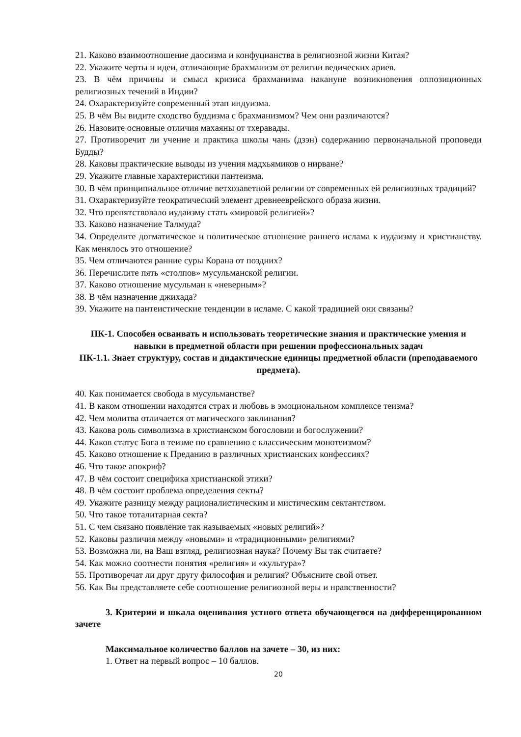21. Каково взаимоотношение даосизма и конфуцианства в религиозной жизни Китая?
22. Укажите черты и идеи, отличающие брахманизм от религии ведических ариев.
23. В чём причины и смысл кризиса брахманизма накануне возникновения оппозиционных религиозных течений в Индии?
24. Охарактеризуйте современный этап индуизма.
25. В чём Вы видите сходство буддизма с брахманизмом? Чем они различаются?
26. Назовите основные отличия махаяны от тхеравады.
27. Противоречит ли учение и практика школы чань (дзэн) содержанию первоначальной проповеди Будды?
28. Каковы практические выводы из учения мадхьямиков о нирване?
29. Укажите главные характеристики пантеизма.
30. В чём принципиальное отличие ветхозаветной религии от современных ей религиозных традиций?
31. Охарактеризуйте теократический элемент древнееврейского образа жизни.
32. Что препятствовало иудаизму стать «мировой религией»?
33. Каково назначение Талмуда?
34. Определите догматическое и политическое отношение раннего ислама к иудаизму и христианству. Как менялось это отношение?
35. Чем отличаются ранние суры Корана от поздних?
36. Перечислите пять «столпов» мусульманской религии.
37. Каково отношение мусульман к «неверным»?
38. В чём назначение джихада?
39. Укажите на пантеистические тенденции в исламе. С какой традицией они связаны?
ПК-1. Способен осваивать и использовать теоретические знания и практические умения и навыки в предметной области при решении профессиональных задач
ПК-1.1. Знает структуру, состав и дидактические единицы предметной области (преподаваемого предмета).
40. Как понимается свобода в мусульманстве?
41. В каком отношении находятся страх и любовь в эмоциональном комплексе теизма?
42. Чем молитва отличается от магического заклинания?
43. Какова роль символизма в христианском богословии и богослужении?
44. Каков статус Бога в теизме по сравнению с классическим монотеизмом?
45. Каково отношение к Преданию в различных христианских конфессиях?
46. Что такое апокриф?
47. В чём состоит специфика христианской этики?
48. В чём состоит проблема определения секты?
49. Укажите разницу между рационалистическим и мистическим сектантством.
50. Что такое тоталитарная секта?
51. С чем связано появление так называемых «новых религий»?
52. Каковы различия между «новыми» и «традиционными» религиями?
53. Возможна ли, на Ваш взгляд, религиозная наука? Почему Вы так считаете?
54. Как можно соотнести понятия «религия» и «культура»?
55. Противоречат ли друг другу философия и религия? Объясните свой ответ.
56. Как Вы представляете себе соотношение религиозной веры и нравственности?
3. Критерии и шкала оценивания устного ответа обучающегося на дифференцированном зачете
Максимальное количество баллов на зачете – 30, из них:
1. Ответ на первый вопрос – 10 баллов.
20